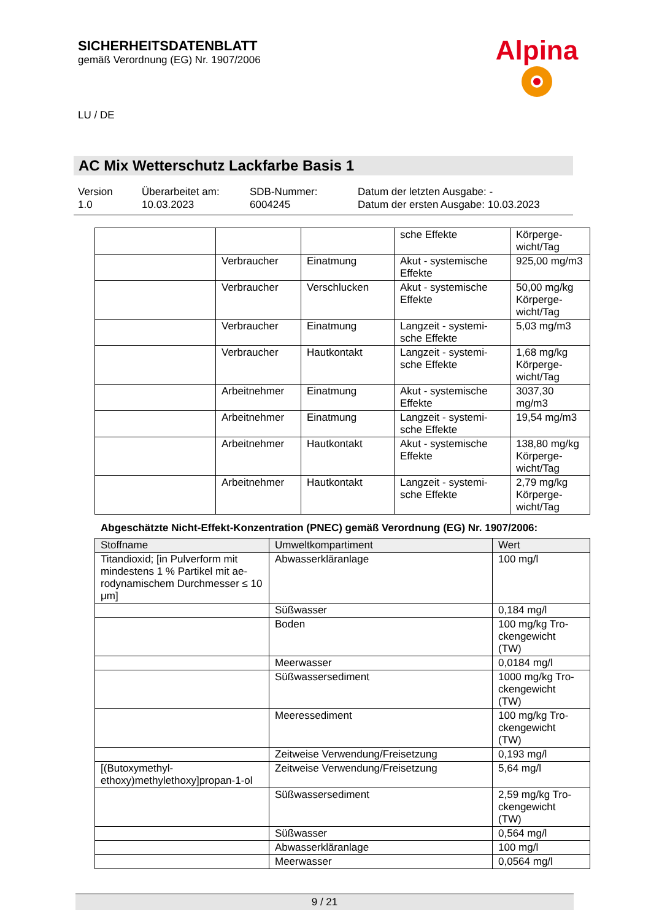SICHERHEITSDATENBLATT
gemäß Verordnung (EG) Nr. 1907/2006
Alpina
LU / DE
AC Mix Wetterschutz Lackfarbe Basis 1
Version
1.0
Überarbeitet am:
10.03.2023
SDB-Nummer:
6004245
Datum der letzten Ausgabe: -
Datum der ersten Ausgabe: 10.03.2023
| | | | sche Effekte | Körperge- wicht/Tag |
| | Verbraucher | Einatmung | Akut - systemische Effekte | 925,00 mg/m3 |
| | Verbraucher | Verschlucken | Akut - systemische Effekte | 50,00 mg/kg Körperge- wicht/Tag |
| | Verbraucher | Einatmung | Langzeit - systemi- sche Effekte | 5,03 mg/m3 |
| | Verbraucher | Hautkontakt | Langzeit - systemi- sche Effekte | 1,68 mg/kg Körperge- wicht/Tag |
| | Arbeitnehmer | Einatmung | Akut - systemische Effekte | 3037,30 mg/m3 |
| | Arbeitnehmer | Einatmung | Langzeit - systemi- sche Effekte | 19,54 mg/m3 |
| | Arbeitnehmer | Hautkontakt | Akut - systemische Effekte | 138,80 mg/kg Körperge- wicht/Tag |
| | Arbeitnehmer | Hautkontakt | Langzeit - systemi- sche Effekte | 2,79 mg/kg Körperge- wicht/Tag |
Abgeschätzte Nicht-Effekt-Konzentration (PNEC) gemäß Verordnung (EG) Nr. 1907/2006:
| Stoffname | Umweltkompartiment | Wert |
| --- | --- | --- |
| Titandioxid; [in Pulverform mit mindestens 1 % Partikel mit ae-rodynamischem Durchmesser ≤ 10 μm] | Abwasserkläranlage | 100 mg/l |
| | Süßwasser | 0,184 mg/l |
| | Boden | 100 mg/kg Tro- ckengewicht (TW) |
| | Meerwasser | 0,0184 mg/l |
| | Süßwassersediment | 1000 mg/kg Tro- ckengewicht (TW) |
| | Meeressediment | 100 mg/kg Tro- ckengewicht (TW) |
| | Zeitweise Verwendung/Freisetzung | 0,193 mg/l |
| [(Butoxymethyl- ethoxy)methylethoxy]propan-1-ol | Zeitweise Verwendung/Freisetzung | 5,64 mg/l |
| | Süßwassersediment | 2,59 mg/kg Tro- ckengewicht (TW) |
| | Süßwasser | 0,564 mg/l |
| | Abwasserkläranlage | 100 mg/l |
| | Meerwasser | 0,0564 mg/l |
9 / 21